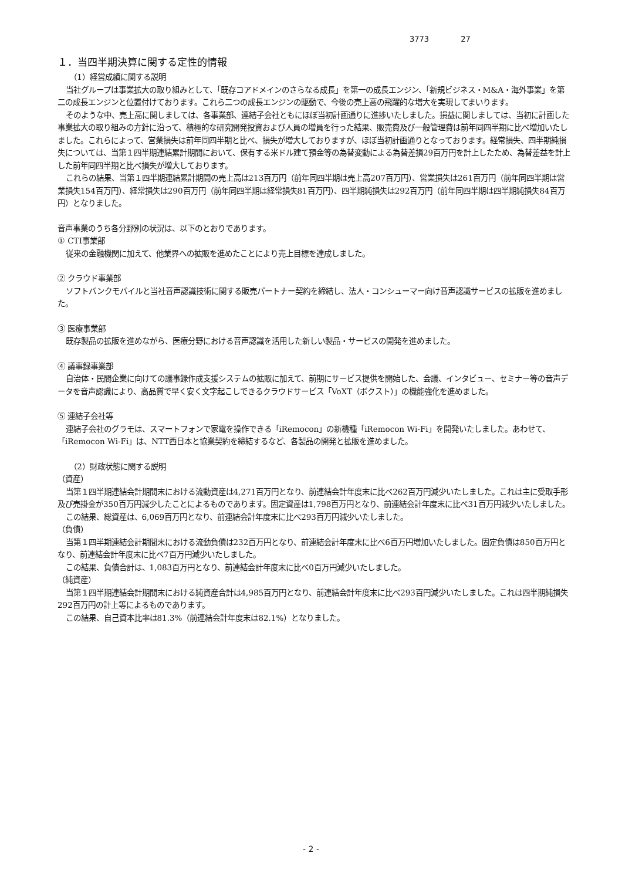3773 27
１．当四半期決算に関する定性的情報
（1）経営成績に関する説明
当社グループは事業拡大の取り組みとして、「既存コアドメインのさらなる成長」を第一の成長エンジン、「新規ビジネス・M&A・海外事業」を第二の成長エンジンと位置付けております。これら二つの成長エンジンの駆動で、今後の売上高の飛躍的な増大を実現してまいります。
そのような中、売上高に関しましては、各事業部、連結子会社ともにほぼ当初計画通りに進捗いたしました。損益に関しましては、当初に計画した事業拡大の取り組みの方針に沿って、積極的な研究開発投資および人員の増員を行った結果、販売費及び一般管理費は前年同四半期に比べ増加いたしました。これらによって、営業損失は前年同四半期と比べ、損失が増大しておりますが、ほぼ当初計画通りとなっております。経常損失、四半期純損失については、当第１四半期連結累計期間において、保有する米ドル建て預金等の為替変動による為替差損29百万円を計上したため、為替差益を計上した前年同四半期と比べ損失が増大しております。
これらの結果、当第１四半期連結累計期間の売上高は213百万円（前年同四半期は売上高207百万円）、営業損失は261百万円（前年同四半期は営業損失154百万円）、経常損失は290百万円（前年同四半期は経常損失81百万円）、四半期純損失は292百万円（前年同四半期は四半期純損失84百万円）となりました。
音声事業のうち各分野別の状況は、以下のとおりであります。
① CTI事業部
従来の金融機関に加えて、他業界への拡販を進めたことにより売上目標を達成しました。
② クラウド事業部
ソフトバンクモバイルと当社音声認識技術に関する販売パートナー契約を締結し、法人・コンシューマー向け音声認識サービスの拡販を進めました。
③ 医療事業部
既存製品の拡販を進めながら、医療分野における音声認識を活用した新しい製品・サービスの開発を進めました。
④ 議事録事業部
自治体・民間企業に向けての議事録作成支援システムの拡販に加えて、前期にサービス提供を開始した、会議、インタビュー、セミナー等の音声データを音声認識により、高品質で早く安く文字起こしできるクラウドサービス「VoXT（ボクスト）」の機能強化を進めました。
⑤ 連結子会社等
連結子会社のグラモは、スマートフォンで家電を操作できる「iRemocon」の新機種「iRemocon Wi-Fi」を開発いたしました。あわせて、「iRemocon Wi-Fi」は、NTT西日本と協業契約を締結するなど、各製品の開発と拡販を進めました。
（2）財政状態に関する説明
（資産）
当第１四半期連結会計期間末における流動資産は4,271百万円となり、前連結会計年度末に比べ262百万円減少いたしました。これは主に受取手形及び売掛金が350百万円減少したことによるものであります。固定資産は1,798百万円となり、前連結会計年度末に比べ31百万円減少いたしました。
この結果、総資産は、6,069百万円となり、前連結会計年度末に比べ293百万円減少いたしました。
（負債）
当第１四半期連結会計期間末における流動負債は232百万円となり、前連結会計年度末に比べ6百万円増加いたしました。固定負債は850百万円となり、前連結会計年度末に比べ7百万円減少いたしました。
この結果、負債合計は、1,083百万円となり、前連結会計年度末に比べ0百万円減少いたしました。
（純資産）
当第１四半期連結会計期間末における純資産合計は4,985百万円となり、前連結会計年度末に比べ293百円減少いたしました。これは四半期純損失292百万円の計上等によるものであります。
この結果、自己資本比率は81.3%（前連結会計年度末は82.1%）となりました。
- 2 -